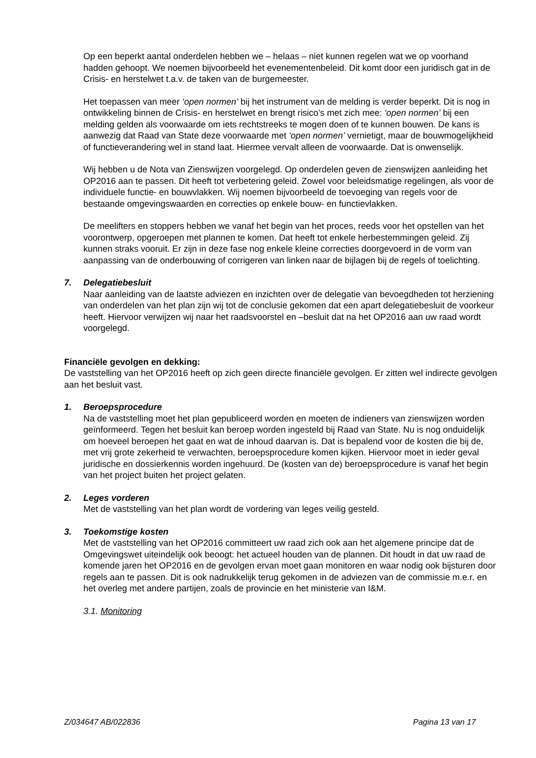Op een beperkt aantal onderdelen hebben we – helaas – niet kunnen regelen wat we op voorhand hadden gehoopt. We noemen bijvoorbeeld het evenementenbeleid. Dit komt door een juridisch gat in de Crisis- en herstelwet t.a.v. de taken van de burgemeester.
Het toepassen van meer ‘open normen’ bij het instrument van de melding is verder beperkt. Dit is nog in ontwikkeling binnen de Crisis- en herstelwet en brengt risico’s met zich mee: ‘open normen’ bij een melding gelden als voorwaarde om iets rechtstreeks te mogen doen of te kunnen bouwen. De kans is aanwezig dat Raad van State deze voorwaarde met ‘open normen’ vernietigt, maar de bouwmogelijkheid of functieverandering wel in stand laat. Hiermee vervalt alleen de voorwaarde. Dat is onwenselijk.
Wij hebben u de Nota van Zienswijzen voorgelegd. Op onderdelen geven de zienswijzen aanleiding het OP2016 aan te passen. Dit heeft tot verbetering geleid. Zowel voor beleidsmatige regelingen, als voor de individuele functie- en bouwvlakken. Wij noemen bijvoorbeeld de toevoeging van regels voor de bestaande omgevingswaarden en correcties op enkele bouw- en functievlakken.
De meelifters en stoppers hebben we vanaf het begin van het proces, reeds voor het opstellen van het voorontwerp, opgeroepen met plannen te komen. Dat heeft tot enkele herbestemmingen geleid. Zij kunnen straks vooruit. Er zijn in deze fase nog enkele kleine correcties doorgevoerd in de vorm van aanpassing van de onderbouwing of corrigeren van linken naar de bijlagen bij de regels of toelichting.
7. Delegatiebesluit
Naar aanleiding van de laatste adviezen en inzichten over de delegatie van bevoegdheden tot herziening van onderdelen van het plan zijn wij tot de conclusie gekomen dat een apart delegatiebesluit de voorkeur heeft. Hiervoor verwijzen wij naar het raadsvoorstel en –besluit dat na het OP2016 aan uw raad wordt voorgelegd.
Financiële gevolgen en dekking:
De vaststelling van het OP2016 heeft op zich geen directe financiële gevolgen. Er zitten wel indirecte gevolgen aan het besluit vast.
1. Beroepsprocedure
Na de vaststelling moet het plan gepubliceerd worden en moeten de indieners van zienswijzen worden geïnformeerd. Tegen het besluit kan beroep worden ingesteld bij Raad van State. Nu is nog onduidelijk om hoeveel beroepen het gaat en wat de inhoud daarvan is. Dat is bepalend voor de kosten die bij de, met vrij grote zekerheid te verwachten, beroepsprocedure komen kijken. Hiervoor moet in ieder geval juridische en dossierkennis worden ingehuurd. De (kosten van de) beroepsprocedure is vanaf het begin van het project buiten het project gelaten.
2. Leges vorderen
Met de vaststelling van het plan wordt de vordering van leges veilig gesteld.
3. Toekomstige kosten
Met de vaststelling van het OP2016 committeert uw raad zich ook aan het algemene principe dat de Omgevingswet uiteindelijk ook beoogt: het actueel houden van de plannen. Dit houdt in dat uw raad de komende jaren het OP2016 en de gevolgen ervan moet gaan monitoren en waar nodig ook bijsturen door regels aan te passen. Dit is ook nadrukkelijk terug gekomen in de adviezen van de commissie m.e.r. en het overleg met andere partijen, zoals de provincie en het ministerie van I&M.
3.1. Monitoring
Z/034647 AB/022836 Pagina 13 van 17